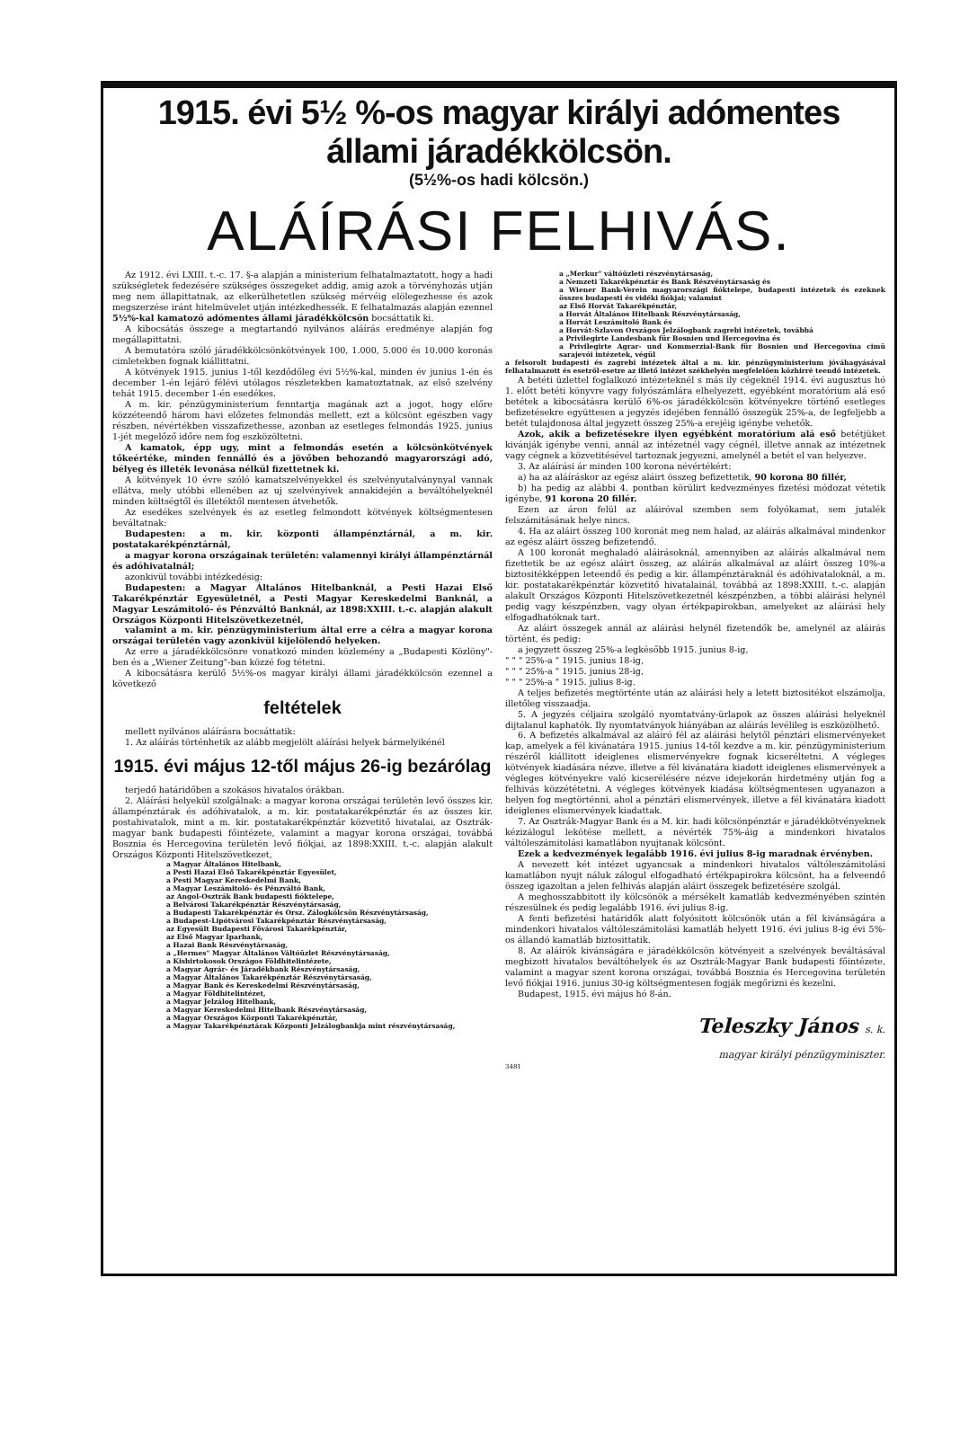1915. évi 5½ %-os magyar királyi adómentes állami járadékkölcsön.
(5½%-os hadi kölcsön.)
ALÁÍRÁSI FELHIVÁS.
Az 1912. évi LXIII. t.-c. 17. §-a alapján a ministerium felhatalmaztatott, hogy a hadi szükségletek fedezésére szükséges összegeket addig, amig azok a törvényhozás utján meg nem állapittatnak, az elkerülhetetlen szükség mérvéig elölegezhesse és azok megszerzése iránt hitelmüvelet utján intézkedhessék. E felhatalmazás alapján ezennel 5½%-kal kamatozó adómentes állami járadékkölcsön bocsáttatik ki.
A kibocsátás összege a megtartandó nyilvános aláírás eredménye alapján fog megállapittatni.
A bemutatóra szóló járadékkölcsönkötvények 100, 1.000, 5.000 és 10.000 koronás cimletekben fognak kiállittatni.
A kötvények 1915. junius 1-től kezdődőleg évi 5½%-kal, minden év junius 1-én és december 1-én lejáró félévi utólagos részletekben kamatoztatnak, az első szelvény tehát 1915. december 1-én esedékes.
A m. kir. pénzügyministerium fenntartja magának azt a jogot, hogy előre közzéteendő három havi előzetes felmondás mellett, ezt a kölcsönt egészben vagy részben, névértékben visszafizethesse, azonban az esetleges felmondás 1925. junius 1-jét megelőző időre nem fog eszközöltetni.
A kamatok, épp ugy, mint a felmondás esetén a kölcsönkötvények tőkeértéke, minden fennálló és a jövőben behozandó magyarországi adó, bélyeg és illeték levonása nélkül fizettetnek ki.
A kötvények 10 évre szóló kamatszelvényekkel és szelvényutalványnyal vannak ellátva, mely utóbbi ellenében az uj szelvényivek annakidején a beváltóhelyeknél minden költségtől és illetéktől mentesen átvehetők.
Az esedékes szelvények és az esetleg felmondott kötvények költségmentesen beváltatnak:
Budapesten: a m. kir. központi állampénztárnál, a m. kir. postatakarékpénztárnál,
a magyar korona országainak területén: valamennyi királyi állampénztárnál és adóhivatalnál;
azonkivül további intézkedésig:
Budapesten: a Magyar Általános Hitelbanknál, a Pesti Hazai Első Takarékpénztár Egyesületnél, a Pesti Magyar Kereskedelmi Banknál, a Magyar Leszámitoló- és Pénzváltó Banknál, az 1898:XXIII. t.-c. alapján alakult Országos Központi Hitelszövetkezetnél,
valamint a m. kir. pénzügyministerium által erre a célra a magyar korona országai területén vagy azonkivül kijelölendő helyeken.
Az erre a járadékkölcsönre vonatkozó minden közlemény a „Budapesti Közlöny"-ben és a „Wiener Zeitung"-ban közzé fog tétetni.
A kibocsátásra kerülő 5½%-os magyar királyi állami járadékkölcsön ezennel a következő
feltételek
mellett nyilvános aláírásra bocsáttatik:
1. Az aláírás történhetik az alább megjelölt aláírási helyek bármelyikénél
1915. évi május 12-től május 26-ig bezárólag
terjedő határidőben a szokásos hivatalos órákban.
2. Aláírási helyekül szolgálnak: a magyar korona országai területén levő összes kir. állampénztárak és adóhivatalok, a m. kir. postatakarékpénztár és az összes kir. postahivatalok, mint a m. kir. postatakarékpénztár közvetitő hivatalai, az Osztrák-magyar bank budapesti főintézete, valamint a magyar korona országai, továbbá Bosznia és Hercegovina területén levő fiókjai, az 1898:XXIII. t.-c. alapján alakult Országos Központi Hitelszövetkezet,
a Magyar Általános Hitelbank,
a Pesti Hazai Első Takarékpénztár Egyesület,
a Pesti Magyar Kereskedelmi Bank,
a Magyar Leszámitoló- és Pénzváltó Bank,
az Angol-Osztrák Bank budapesti fióktelepe,
a Belvárosi Takarékpénztár Részvénytársaság,
a Budapesti Takarékpénztár és Orsz. Zálogkölcsön Részvénytársaság,
a Budapest-Lipótvárosi Takarékpénztár Részvénytársaság,
az Egyesült Budapesti Fővárosi Takarékpénztár,
az Első Magyar Iparbank,
a Hazai Bank Részvénytársaság,
a „Hermes" Magyar Általános Váltóüzlet Részvénytársaság,
a Kisbirtokosok Országos Földhitelintézete,
a Magyar Agrár- és Járadékbank Részvénytársaság,
a Magyar Általános Takarékpénztár Részvénytársaság,
a Magyar Bank és Kereskedelmi Részvénytársaság,
a Magyar Földhitelintézet,
a Magyar Jelzálog Hitelbank,
a Magyar Kereskedelmi Hitelbank Részvénytársaság,
a Magyar Országos Központi Takarékpénztár,
a Magyar Takarékpénztárak Központi Jelzálogbankja mint részvénytársaság,
a „Merkur" váltóüzleti részvénytársaság,
a Nemzeti Takarékpénztár és Bank Részvénytársaság és
a Wiener Bank-Verein magyarországi fióktelepe, budapesti intézetek és ezeknek összes budapesti és vidéki fiókjai; valamint
az Első Horvát Takarékpénztár,
a Horvát Általános Hitelbank Részvénytársaság,
a Horvát Leszámitoló Bank és
a Horvát-Szlavon Országos Jelzálogbank zagrebi intézetek, továbbá
a Privilegirte Landesbank für Bosnien und Hercegovina és
a Privilegirte Agrar- und Kommerzial-Bank für Bosnien und Hercegovina cimü sarajevói intézetek, végül
a felsorolt budapesti és zagrebi intézetek által a m. kir. pénzügyministerium jóváhagyásával felhatalmazott és esetről-esetre az illető intézet székhelyén megfelelően közhirré teendő intézetek.
A betéti üzlettel foglalkozó intézeteknél s más ily cégeknél 1914. évi augusztus hó 1. előtt betéti könyvre vagy folyószámlára elhelyezett, egyébként moratórium alá eső betétek a kibocsátásra kerülő 6%-os járadékkölcsön kötvényekre történő esetleges befizetésekre együttesen a jegyzés idejében fennálló összegük 25%-a, de legfeljebb a betét tulajdonosa által jegyzett összeg 25%-a erejéig igénybe vehetők.
Azok, akik a befizetésekre ilyen egyébként moratórium alá eső betétjüket kivánják igénybe venni, annál az intézetnél vagy cégnél, illetve annak az intézetnek vagy cégnek a közvetitésével tartoznak jegyezni, amelynél a betét el van helyezve.
3. Az aláírási ár minden 100 korona névértékért:
a) ha az aláíráskor az egész aláirt összeg befizettetik, 90 korona 80 fillér,
b) ha pedig az alábbi 4. pontban körülirt kedvezményes fizetési módozat vétetik igénybe, 91 korona 20 fillér.
Ezen az áron felül az aláiróval szemben sem folyókamat, sem jutalék felszámitásának helye nincs.
4. Ha az aláirt összeg 100 koronát meg nem halad, az aláirás alkalmával mindenkor az egész aláirt összeg befizetendő.
A 100 koronát meghaladó aláirásoknál, amennyiben az aláirás alkalmával nem fizettetik be az egész aláirt összeg, az aláirás alkalmával az aláirt összeg 10%-a biztositékképpen leteendő és pedig a kir. állampénztáraknál és adóhivataloknál, a m. kir. postatakarékpénztár közvetitő hivatalainál, továbbá az 1898:XXIII. t.-c. alapján alakult Országos Központi Hitelszövetkezetnél készpénzben, a többi aláirási helynél pedig vagy készpénzben, vagy olyan értékpapirokban, amelyeket az aláirási hely elfogadhatóknak tart.
Az aláirt összegek annál az aláirási helynél fizetendők be, amelynél az aláirás történt, és pedig:
a jegyzett összeg 25%-a legkésőbb 1915. junius 8-ig,
" " " 25%-a " 1915. junius 18-ig,
" " " 25%-a " 1915. junius 28-ig,
" " " 25%-a " 1915. julius 8-ig.
A teljes befizetés megtörténte után az aláirási hely a letett biztositékot elszámolja, illetőleg visszaadja.
5. A jegyzés céljaira szolgáló nyomtatvány-ürlapok az összes aláirási helyeknél dijtalanul kaphatók. Ily nyomtatványok hiányában az aláirás levélileg is eszközölhető.
6. A befizetés alkalmával az aláiró fél az aláirási helytől pénztári elismervényeket kap, amelyek a fél kivánatára 1915. junius 14-től kezdve a m. kir. pénzügyministerium részéről kiállitott ideiglenes elismervényekre fognak kicseréltetni. A végleges kötvények kiadására nézve, illetve a fél kivánatára kiadott ideiglenes elismervények a végleges kötvényekre való kicserélésére nézve idejekorán hirdetmény utján fog a felhivás közzététetni. A végleges kötvények kiadása költségmentesen ugyanazon a helyen fog megtörténni, ahol a pénztári elismervények, illetve a fél kivánatára kiadott ideiglenes elismervények kiadattak.
7. Az Osztrák-Magyar Bank és a M. kir. hadi kölcsönpénztár e járadékkötvényeknek kézizálogul lekötése mellett, a névérték 75%-áig a mindenkori hivatalos váltóleszámitolási kamatlábon nyujtanak kölcsönt.
Ezek a kedvezmények legalább 1916. évi julius 8-ig maradnak érvényben.
A nevezett két intézet ugyancsak a mindenkori hivatalos váltóleszámitolási kamatlábon nyujt náluk zálogul elfogadható értékpapirokra kölcsönt, ha a felveendő összeg igazoltan a jelen felhivás alapján aláirt összegek befizetésére szolgál.
A meghosszabbitott ily kölcsönök a mérsékelt kamatláb kedvezményében szintén részesülnek és pedig legalább 1916. évi julius 8-ig.
A fenti befizetési határidők alatt folyósitott kölcsönök után a fél kivánságára a mindenkori hivatalos váltóleszámitolási kamatláb helyett 1916. évi julius 8-ig évi 5%-os állandó kamatláb biztosittatik.
8. Az aláirók kivánságára e járadékkölcsön kötvényeit a szelvények beváltásával megbizott hivatalos beváltóhelyek és az Osztrák-Magyar Bank budapesti főintézete, valamint a magyar szent korona országai, továbbá Bosznia és Hercegovina területén levő fiókjai 1916. junius 30-ig költségmentesen fogják megőrizni és kezelni.
Budapest, 1915. évi május hó 8-án.
Teleszky János s. k.
magyar királyi pénzügyminiszter.
3481